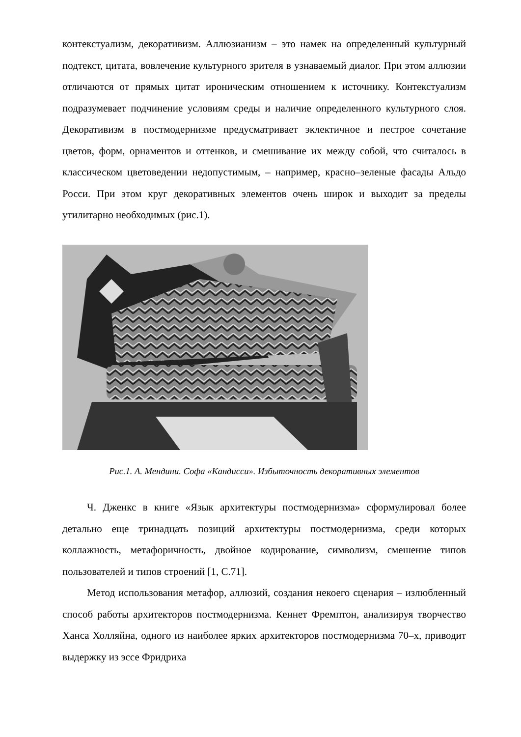контекстуализм, декоративизм. Аллюзианизм – это намек на определенный культурный подтекст, цитата, вовлечение культурного зрителя в узнаваемый диалог. При этом аллюзии отличаются от прямых цитат ироническим отношением к источнику. Контекстуализм подразумевает подчинение условиям среды и наличие определенного культурного слоя. Декоративизм в постмодернизме предусматривает эклектичное и пестрое сочетание цветов, форм, орнаментов и оттенков, и смешивание их между собой, что считалось в классическом цветоведении недопустимым, – например, красно–зеленые фасады Альдо Росси. При этом круг декоративных элементов очень широк и выходит за пределы утилитарно необходимых (рис.1).
Рис.1. А. Мендини. Софа «Кандисси». Избыточность декоративных элементов
Ч. Дженкс в книге «Язык архитектуры постмодернизма» сформулировал более детально еще тринадцать позиций архитектуры постмодернизма, среди которых коллажность, метафоричность, двойное кодирование, символизм, смешение типов пользователей и типов строений [1, С.71].
Метод использования метафор, аллюзий, создания некоего сценария – излюбленный способ работы архитекторов постмодернизма. Кеннет Фремптон, анализируя творчество Ханса Холляйна, одного из наиболее ярких архитекторов постмодернизма 70–х, приводит выдержку из эссе Фридриха